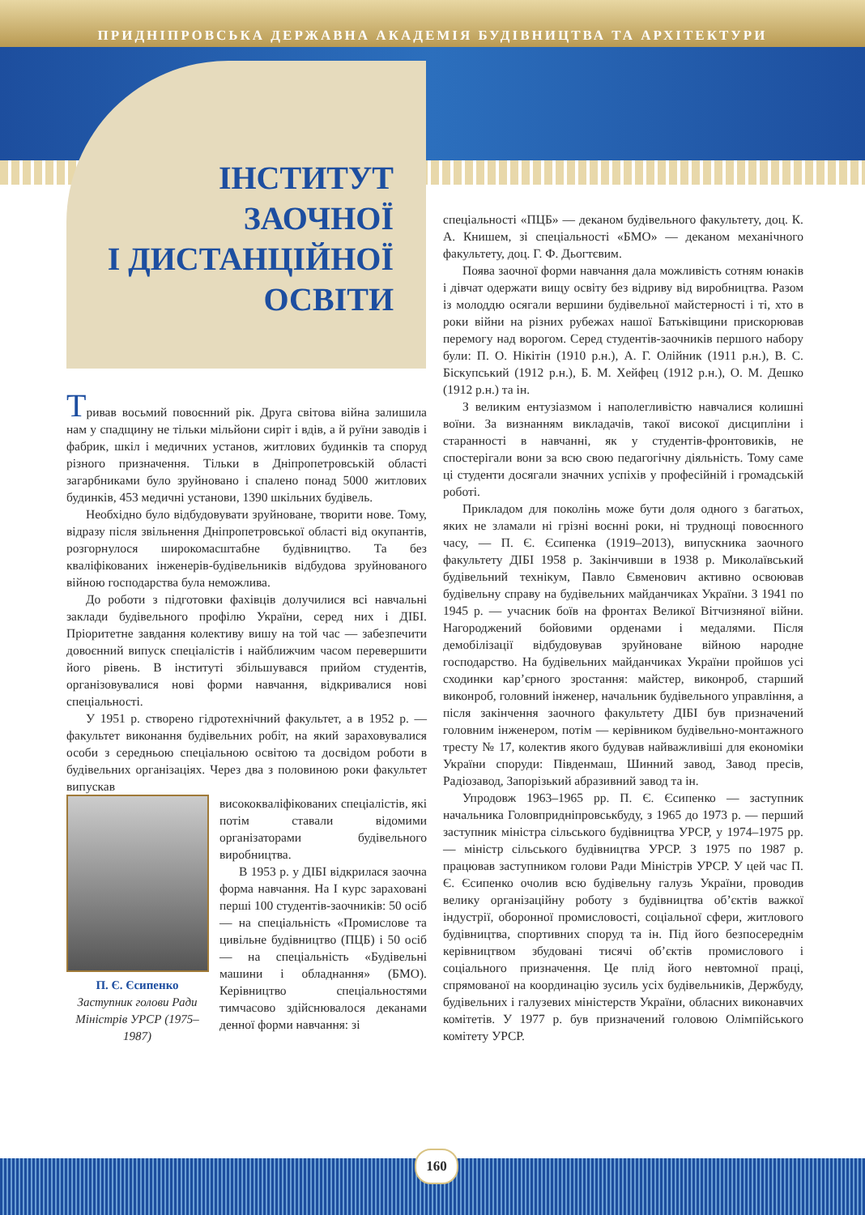ПРИДНІПРОВСЬКА ДЕРЖАВНА АКАДЕМІЯ БУДІВНИЦТВА ТА АРХІТЕКТУРИ
ІНСТИТУТ
ЗАОЧНОЇ
І ДИСТАНЦІЙНОЇ
ОСВІТИ
Тривав восьмий повоєнний рік. Друга світова війна залишила нам у спадщину не тільки мільйони сиріт і вдів, а й руїни заводів і фабрик, шкіл і медичних установ, житлових будинків та споруд різного призначення. Тільки в Дніпропетровській області загарбниками було зруйновано і спалено понад 5000 житлових будинків, 453 медичні установи, 1390 шкільних будівель.
Необхідно було відбудовувати зруйноване, творити нове. Тому, відразу після звільнення Дніпропетровської області від окупантів, розгорнулося широкомасштабне будівництво. Та без кваліфікованих інженерів-будівельників відбудова зруйнованого війною господарства була неможлива.
До роботи з підготовки фахівців долучилися всі навчальні заклади будівельного профілю України, серед них і ДІБІ. Пріоритетне завдання колективу вишу на той час — забезпечити довоєнний випуск спеціалістів і найближчим часом перевершити його рівень. В інституті збільшувався прийом студентів, організовувалися нові форми навчання, відкривалися нові спеціальності.
У 1951 р. створено гідротехнічний факультет, а в 1952 р. — факультет виконання будівельних робіт, на який зараховувалися особи з середньою спеціальною освітою та досвідом роботи в будівельних організаціях. Через два з половиною роки факультет випускав
П. Є. Єсипенко
Заступник голови Ради Міністрів УРСР (1975–1987)
висококваліфікованих спеціалістів, які потім ставали відомими організаторами будівельного виробництва.
В 1953 р. у ДІБІ відкрилася заочна форма навчання. На І курс зараховані перші 100 студентів-заочників: 50 осіб — на спеціальність «Промислове та цивільне будівництво (ПЦБ) і 50 осіб — на спеціальність «Будівельні машини і обладнання» (БМО). Керівництво спеціальностями тимчасово здійснювалося деканами денної форми навчання: зі
спеціальності «ПЦБ» — деканом будівельного факультету, доц. К. А. Книшем, зі спеціальності «БМО» — деканом механічного факультету, доц. Г. Ф. Дьогтєвим.
Поява заочної форми навчання дала можливість сотням юнаків і дівчат одержати вищу освіту без відриву від виробництва. Разом із молоддю осягали вершини будівельної майстерності і ті, хто в роки війни на різних рубежах нашої Батьківщини прискорював перемогу над ворогом. Серед студентів-заочників першого набору були: П. О. Нікітін (1910 р.н.), А. Г. Олійник (1911 р.н.), В. С. Біскупський (1912 р.н.), Б. М. Хейфец (1912 р.н.), О. М. Дешко (1912 р.н.) та ін.
З великим ентузіазмом і наполегливістю навчалися колишні воїни. За визнанням викладачів, такої високої дисципліни і старанності в навчанні, як у студентів-фронтовиків, не спостерігали вони за всю свою педагогічну діяльність. Тому саме ці студенти досягали значних успіхів у професійній і громадській роботі.
Прикладом для поколінь може бути доля одного з багатьох, яких не зламали ні грізні воєнні роки, ні труднощі повоєнного часу, — П. Є. Єсипенка (1919–2013), випускника заочного факультету ДІБІ 1958 р. Закінчивши в 1938 р. Миколаївський будівельний технікум, Павло Євменович активно освоював будівельну справу на будівельних майданчиках України. З 1941 по 1945 р. — учасник боїв на фронтах Великої Вітчизняної війни. Нагороджений бойовими орденами і медалями. Після демобілізації відбудовував зруйноване війною народне господарство. На будівельних майданчиках України пройшов усі сходинки кар’єрного зростання: майстер, виконроб, старший виконроб, головний інженер, начальник будівельного управління, а після закінчення заочного факультету ДІБІ був призначений головним інженером, потім — керівником будівельно-монтажного тресту № 17, колектив якого будував найважливіші для економіки України споруди: Південмаш, Шинний завод, Завод пресів, Радіозавод, Запорізький абразивний завод та ін.
Упродовж 1963–1965 рр. П. Є. Єсипенко — заступник начальника Головпридніпровськбуду, з 1965 до 1973 р. — перший заступник міністра сільського будівництва УРСР, у 1974–1975 рр. — міністр сільського будівництва УРСР. З 1975 по 1987 р. працював заступником голови Ради Міністрів УРСР. У цей час П. Є. Єсипенко очолив всю будівельну галузь України, проводив велику організаційну роботу з будівництва об’єктів важкої індустрії, оборонної промисловості, соціальної сфери, житлового будівництва, спортивних споруд та ін. Під його безпосереднім керівництвом збудовані тисячі об’єктів промислового і соціального призначення. Це плід його невтомної праці, спрямованої на координацію зусиль усіх будівельників, Держбуду, будівельних і галузевих міністерств України, обласних виконавчих комітетів. У 1977 р. був призначений головою Олімпійського комітету УРСР.
160